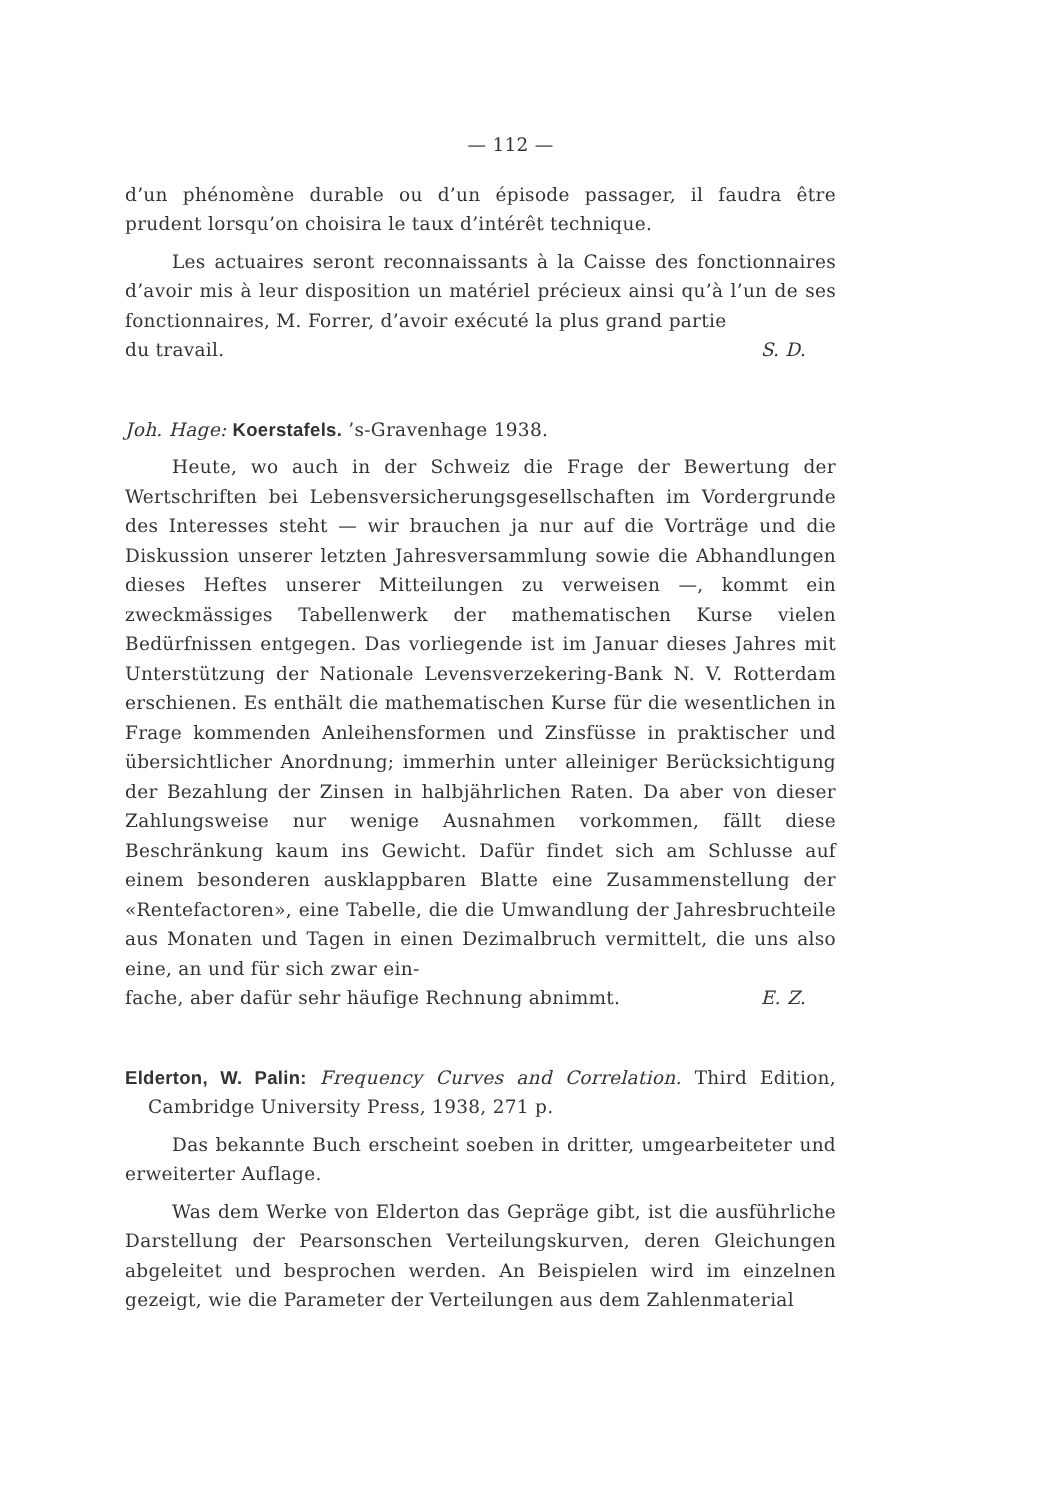— 112 —
d’un phénomène durable ou d’un épisode passager, il faudra être prudent lorsqu’on choisira le taux d’intérêt technique.
Les actuaires seront reconnaissants à la Caisse des fonctionnaires d’avoir mis à leur disposition un matériel précieux ainsi qu’à l’un de ses fonctionnaires, M. Forrer, d’avoir exécuté la plus grand partie
du travail. S. D.
Joh. Hage: Koerstafels. ’s-Gravenhage 1938.
Heute, wo auch in der Schweiz die Frage der Bewertung der Wertschriften bei Lebensversicherungsgesellschaften im Vordergrunde des Interesses steht — wir brauchen ja nur auf die Vorträge und die Diskussion unserer letzten Jahresversammlung sowie die Abhandlungen dieses Heftes unserer Mitteilungen zu verweisen —, kommt ein zweckmässiges Tabellenwerk der mathematischen Kurse vielen Bedürfnissen entgegen. Das vorliegende ist im Januar dieses Jahres mit Unterstützung der Nationale Levensverzekering-Bank N. V. Rotterdam erschienen. Es enthält die mathematischen Kurse für die wesentlichen in Frage kommenden Anleihensformen und Zinsfüsse in praktischer und übersichtlicher Anordnung; immerhin unter alleiniger Berücksichtigung der Bezahlung der Zinsen in halbjährlichen Raten. Da aber von dieser Zahlungsweise nur wenige Ausnahmen vorkommen, fällt diese Beschränkung kaum ins Gewicht. Dafür findet sich am Schlusse auf einem besonderen ausklappbaren Blatte eine Zusammenstellung der «Rentefactoren», eine Tabelle, die die Umwandlung der Jahresbruchteile aus Monaten und Tagen in einen Dezimalbruch vermittelt, die uns also eine, an und für sich zwar ein-
fache, aber dafür sehr häufige Rechnung abnimmt. E. Z.
Elderton, W. Palin: Frequency Curves and Correlation. Third Edition, Cambridge University Press, 1938, 271 p.
Das bekannte Buch erscheint soeben in dritter, umgearbeiteter und erweiterter Auflage.
Was dem Werke von Elderton das Gepräge gibt, ist die ausführliche Darstellung der Pearsonschen Verteilungskurven, deren Gleichungen abgeleitet und besprochen werden. An Beispielen wird im einzelnen gezeigt, wie die Parameter der Verteilungen aus dem Zahlenmaterial